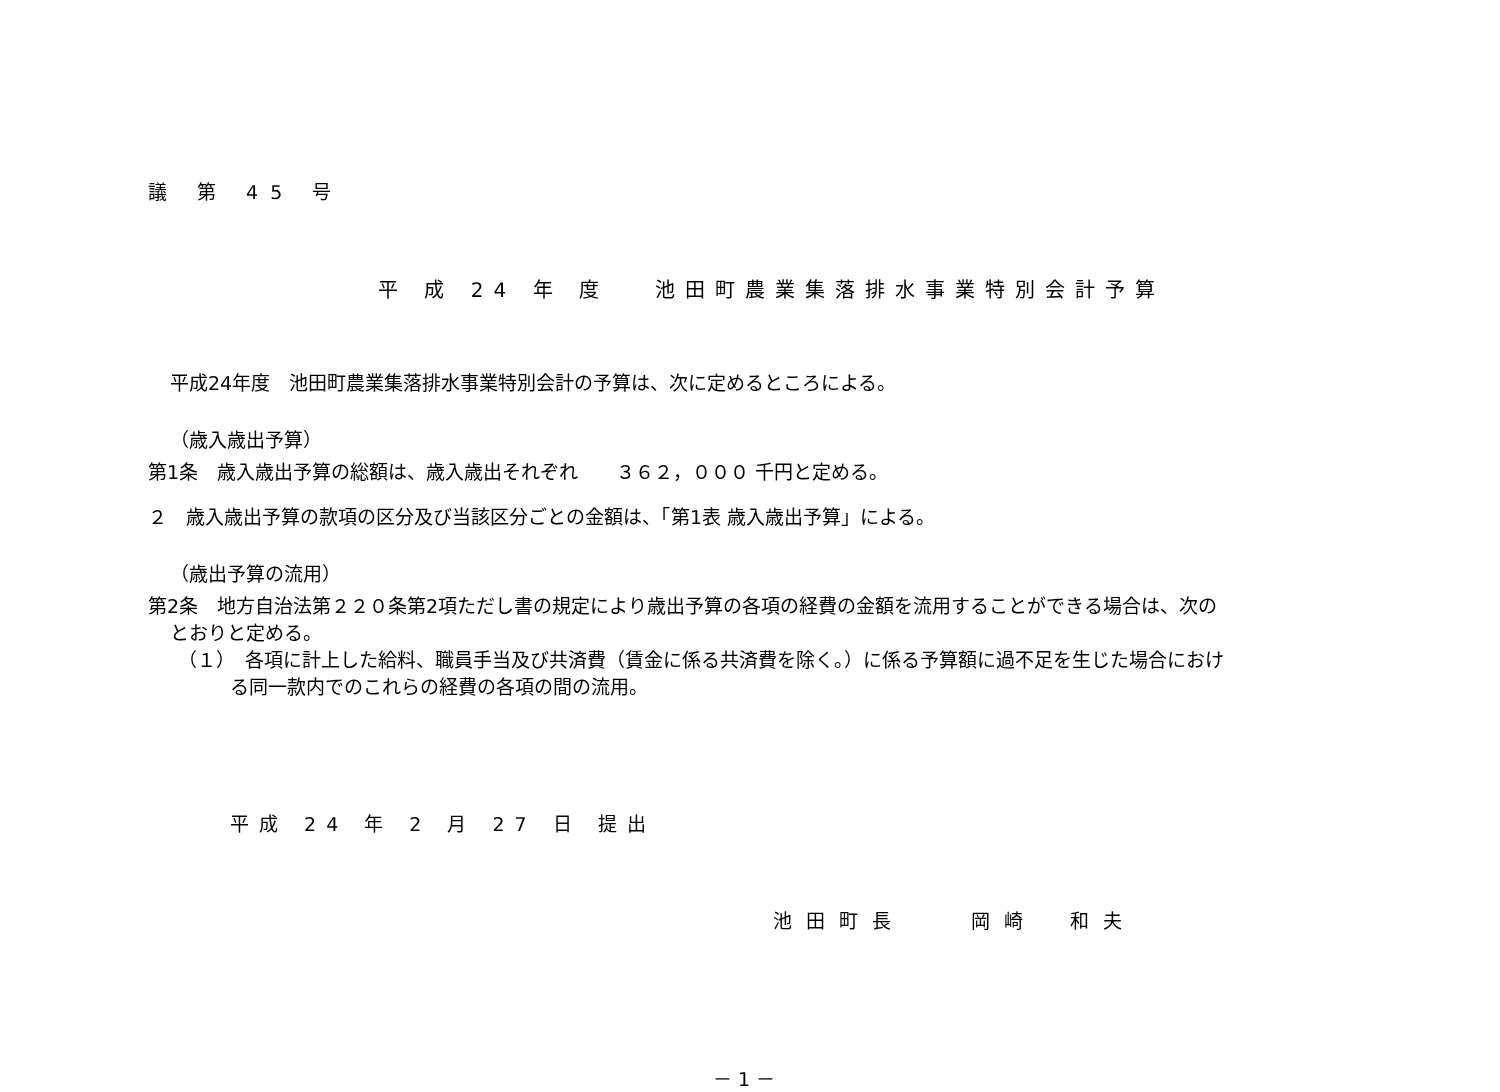議 第 45 号
平 成 24 年 度　 池田町農業集落排水事業特別会計予算
平成24年度　池田町農業集落排水事業特別会計の予算は、次に定めるところによる。
（歳入歳出予算）
第1条　歳入歳出予算の総額は、歳入歳出それぞれ　　３６２，０００ 千円と定める。
２　歳入歳出予算の款項の区分及び当該区分ごとの金額は、「第1表 歳入歳出予算」による。
（歳出予算の流用）
第2条　地方自治法第２２０条第2項ただし書の規定により歳出予算の各項の経費の金額を流用することができる場合は、次の
とおりと定める。
（１）　各項に計上した給料、職員手当及び共済費（賃金に係る共済費を除く。）に係る予算額に過不足を生じた場合におけ
る同一款内でのこれらの経費の各項の間の流用。
平成 24 年 2 月 27 日 提出
池田町長　　岡崎　和夫
－ 1 －